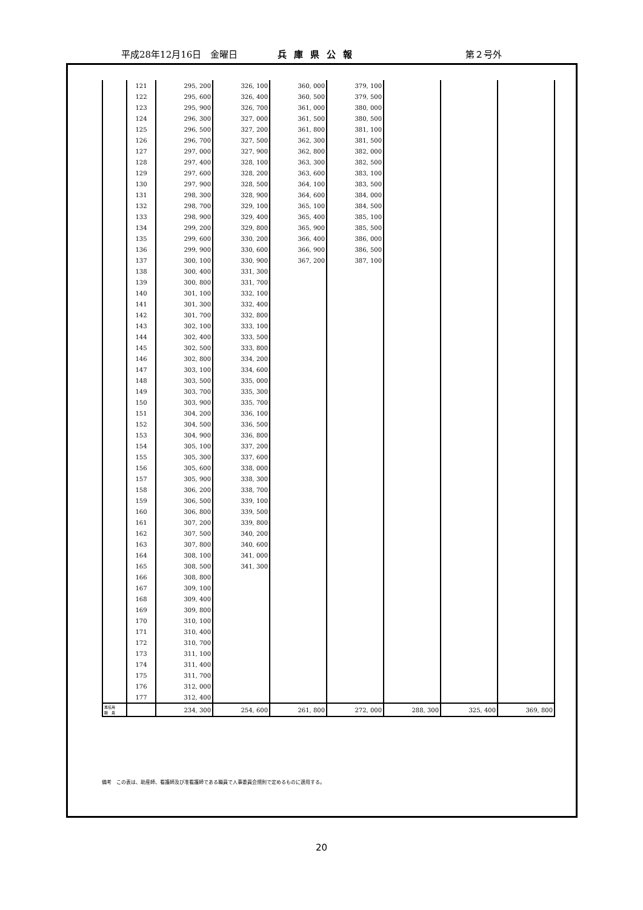平成28年12月16日　金曜日 兵庫県公報 第２号外
| | 121 | 295, 200 | 326, 100 | 360, 000 | 379, 100 | | | |
| | 122 | 295, 600 | 326, 400 | 360, 500 | 379, 500 | | | |
| | 123 | 295, 900 | 326, 700 | 361, 000 | 380, 000 | | | |
| | 124 | 296, 300 | 327, 000 | 361, 500 | 380, 500 | | | |
| | 125 | 296, 500 | 327, 200 | 361, 800 | 381, 100 | | | |
| | 126 | 296, 700 | 327, 500 | 362, 300 | 381, 500 | | | |
| | 127 | 297, 000 | 327, 900 | 362, 800 | 382, 000 | | | |
| | 128 | 297, 400 | 328, 100 | 363, 300 | 382, 500 | | | |
| | 129 | 297, 600 | 328, 200 | 363, 600 | 383, 100 | | | |
| | 130 | 297, 900 | 328, 500 | 364, 100 | 383, 500 | | | |
| | 131 | 298, 300 | 328, 900 | 364, 600 | 384, 000 | | | |
| | 132 | 298, 700 | 329, 100 | 365, 100 | 384, 500 | | | |
| | 133 | 298, 900 | 329, 400 | 365, 400 | 385, 100 | | | |
| | 134 | 299, 200 | 329, 800 | 365, 900 | 385, 500 | | | |
| | 135 | 299, 600 | 330, 200 | 366, 400 | 386, 000 | | | |
| | 136 | 299, 900 | 330, 600 | 366, 900 | 386, 500 | | | |
| | 137 | 300, 100 | 330, 900 | 367, 200 | 387, 100 | | | |
| | 138 | 300, 400 | 331, 300 | | | | | |
| | 139 | 300, 800 | 331, 700 | | | | | |
| | 140 | 301, 100 | 332, 100 | | | | | |
| | 141 | 301, 300 | 332, 400 | | | | | |
| | 142 | 301, 700 | 332, 800 | | | | | |
| | 143 | 302, 100 | 333, 100 | | | | | |
| | 144 | 302, 400 | 333, 500 | | | | | |
| | 145 | 302, 500 | 333, 800 | | | | | |
| | 146 | 302, 800 | 334, 200 | | | | | |
| | 147 | 303, 100 | 334, 600 | | | | | |
| | 148 | 303, 500 | 335, 000 | | | | | |
| | 149 | 303, 700 | 335, 300 | | | | | |
| | 150 | 303, 900 | 335, 700 | | | | | |
| | 151 | 304, 200 | 336, 100 | | | | | |
| | 152 | 304, 500 | 336, 500 | | | | | |
| | 153 | 304, 900 | 336, 800 | | | | | |
| | 154 | 305, 100 | 337, 200 | | | | | |
| | 155 | 305, 300 | 337, 600 | | | | | |
| | 156 | 305, 600 | 338, 000 | | | | | |
| | 157 | 305, 900 | 338, 300 | | | | | |
| | 158 | 306, 200 | 338, 700 | | | | | |
| | 159 | 306, 500 | 339, 100 | | | | | |
| | 160 | 306, 800 | 339, 500 | | | | | |
| | 161 | 307, 200 | 339, 800 | | | | | |
| | 162 | 307, 500 | 340, 200 | | | | | |
| | 163 | 307, 800 | 340, 600 | | | | | |
| | 164 | 308, 100 | 341, 000 | | | | | |
| | 165 | 308, 500 | 341, 300 | | | | | |
| | 166 | 308, 800 | | | | | | |
| | 167 | 309, 100 | | | | | | |
| | 168 | 309, 400 | | | | | | |
| | 169 | 309, 800 | | | | | | |
| | 170 | 310, 100 | | | | | | |
| | 171 | 310, 400 | | | | | | |
| | 172 | 310, 700 | | | | | | |
| | 173 | 311, 100 | | | | | | |
| | 174 | 311, 400 | | | | | | |
| | 175 | 311, 700 | | | | | | |
| | 176 | 312, 000 | | | | | | |
| | 177 | 312, 400 | | | | | | |
| 再任用 職 員 | | 234, 300 | 254, 600 | 261, 800 | 272, 000 | 288, 300 | 325, 400 | 369, 800 |
備考　この表は、助産師、看護師及び准看護師である職員で人事委員会規則で定めるものに適用する。
20